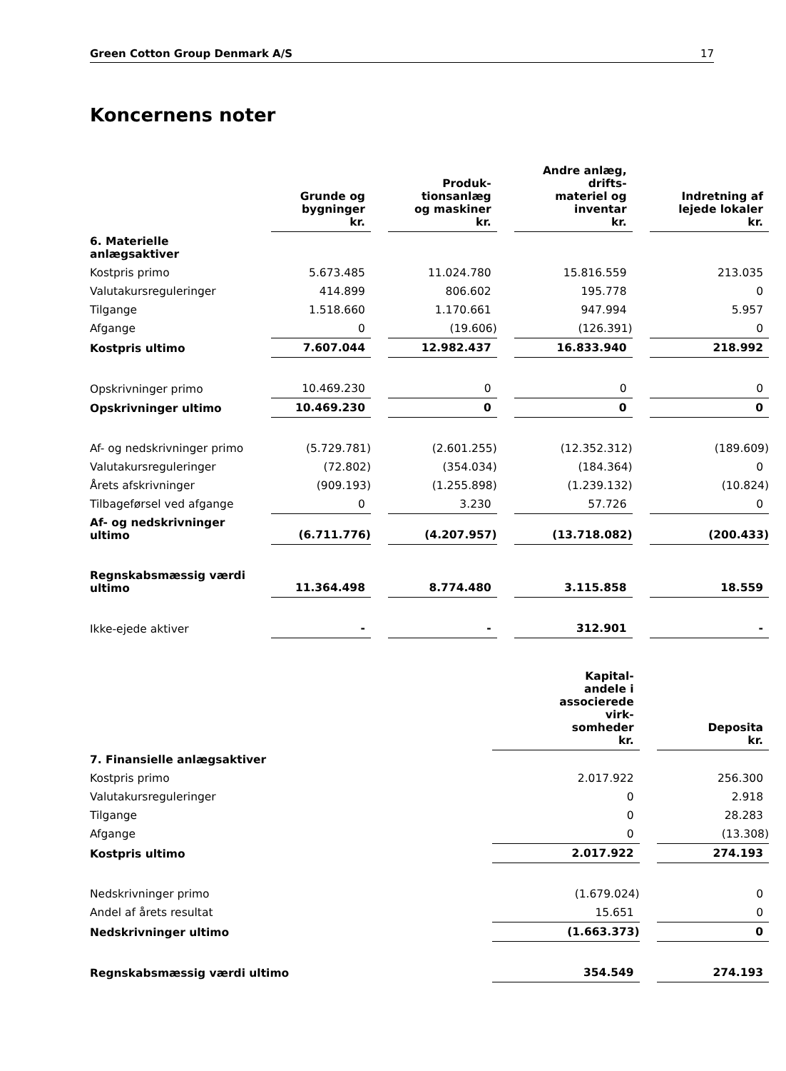Green Cotton Group Denmark A/S 17
Koncernens noter
| | Grunde og bygninger kr. | Produk- tionsanlæg og maskiner kr. | Andre anlæg, drifts- materiel og inventar kr. | Indretning af lejede lokaler kr. |
| --- | --- | --- | --- | --- |
| 6. Materielle anlægsaktiver | | | | |
| Kostpris primo | 5.673.485 | 11.024.780 | 15.816.559 | 213.035 |
| Valutakursreguleringer | 414.899 | 806.602 | 195.778 | 0 |
| Tilgange | 1.518.660 | 1.170.661 | 947.994 | 5.957 |
| Afgange | 0 | (19.606) | (126.391) | 0 |
| Kostpris ultimo | 7.607.044 | 12.982.437 | 16.833.940 | 218.992 |
| Opskrivninger primo | 10.469.230 | 0 | 0 | 0 |
| Opskrivninger ultimo | 10.469.230 | 0 | 0 | 0 |
| Af- og nedskrivninger primo | (5.729.781) | (2.601.255) | (12.352.312) | (189.609) |
| Valutakursreguleringer | (72.802) | (354.034) | (184.364) | 0 |
| Årets afskrivninger | (909.193) | (1.255.898) | (1.239.132) | (10.824) |
| Tilbageførsel ved afgange | 0 | 3.230 | 57.726 | 0 |
| Af- og nedskrivninger ultimo | (6.711.776) | (4.207.957) | (13.718.082) | (200.433) |
| Regnskabsmæssig værdi ultimo | 11.364.498 | 8.774.480 | 3.115.858 | 18.559 |
| Ikke-ejede aktiver | - | - | 312.901 | - |
| | Kapital- andele i associerede virk- somheder kr. | Deposita kr. |
| --- | --- | --- |
| 7. Finansielle anlægsaktiver | | |
| Kostpris primo | 2.017.922 | 256.300 |
| Valutakursreguleringer | 0 | 2.918 |
| Tilgange | 0 | 28.283 |
| Afgange | 0 | (13.308) |
| Kostpris ultimo | 2.017.922 | 274.193 |
| Nedskrivninger primo | (1.679.024) | 0 |
| Andel af årets resultat | 15.651 | 0 |
| Nedskrivninger ultimo | (1.663.373) | 0 |
| Regnskabsmæssig værdi ultimo | 354.549 | 274.193 |